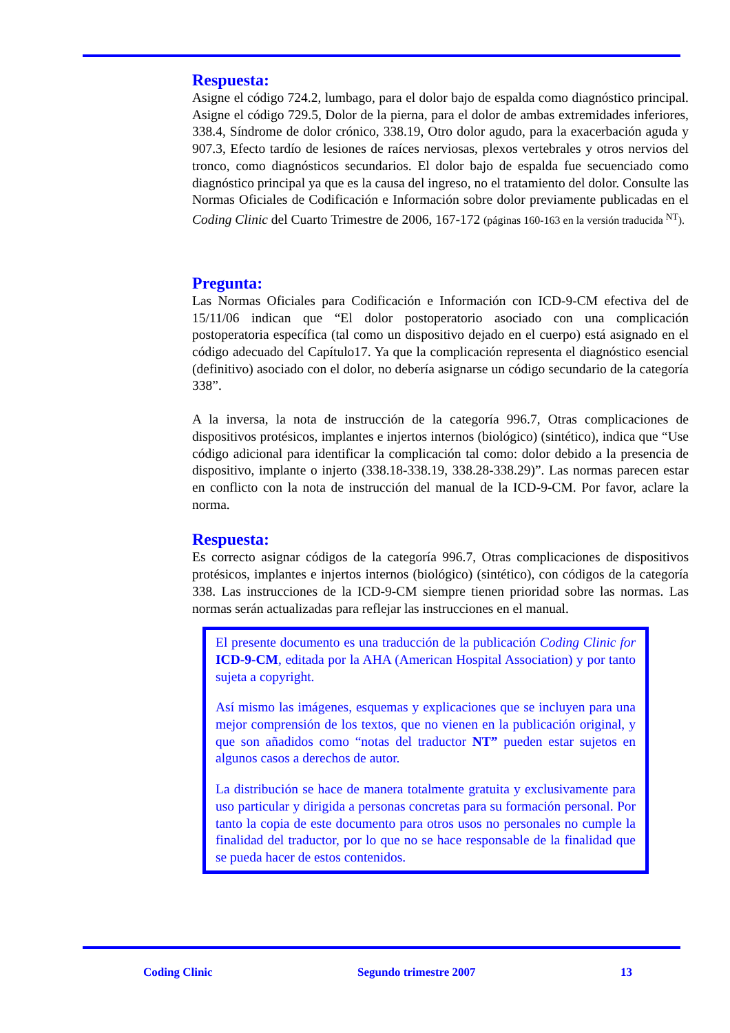Respuesta:
Asigne el código 724.2, lumbago, para el dolor bajo de espalda como diagnóstico principal. Asigne el código 729.5, Dolor de la pierna, para el dolor de ambas extremidades inferiores, 338.4, Síndrome de dolor crónico, 338.19, Otro dolor agudo, para la exacerbación aguda y 907.3, Efecto tardío de lesiones de raíces nerviosas, plexos vertebrales y otros nervios del tronco, como diagnósticos secundarios. El dolor bajo de espalda fue secuenciado como diagnóstico principal ya que es la causa del ingreso, no el tratamiento del dolor. Consulte las Normas Oficiales de Codificación e Información sobre dolor previamente publicadas en el Coding Clinic del Cuarto Trimestre de 2006, 167-172 (páginas 160-163 en la versión traducida <sup>NT</sup>).
Pregunta:
Las Normas Oficiales para Codificación e Información con ICD-9-CM efectiva del de 15/11/06 indican que “El dolor postoperatorio asociado con una complicación postoperatoria específica (tal como un dispositivo dejado en el cuerpo) está asignado en el código adecuado del Capítulo17. Ya que la complicación representa el diagnóstico esencial (definitivo) asociado con el dolor, no debería asignarse un código secundario de la categoría 338”.
A la inversa, la nota de instrucción de la categoría 996.7, Otras complicaciones de dispositivos protésicos, implantes e injertos internos (biológico) (sintético), indica que “Use código adicional para identificar la complicación tal como: dolor debido a la presencia de dispositivo, implante o injerto (338.18-338.19, 338.28-338.29)”. Las normas parecen estar en conflicto con la nota de instrucción del manual de la ICD-9-CM. Por favor, aclare la norma.
Respuesta:
Es correcto asignar códigos de la categoría 996.7, Otras complicaciones de dispositivos protésicos, implantes e injertos internos (biológico) (sintético), con códigos de la categoría 338. Las instrucciones de la ICD-9-CM siempre tienen prioridad sobre las normas. Las normas serán actualizadas para reflejar las instrucciones en el manual.
El presente documento es una traducción de la publicación Coding Clinic for ICD-9-CM, editada por la AHA (American Hospital Association) y por tanto sujeta a copyright.
Así mismo las imágenes, esquemas y explicaciones que se incluyen para una mejor comprensión de los textos, que no vienen en la publicación original, y que son añadidos como “notas del traductor NT” pueden estar sujetos en algunos casos a derechos de autor.
La distribución se hace de manera totalmente gratuita y exclusivamente para uso particular y dirigida a personas concretas para su formación personal. Por tanto la copia de este documento para otros usos no personales no cumple la finalidad del traductor, por lo que no se hace responsable de la finalidad que se pueda hacer de estos contenidos.
Coding Clinic Segundo trimestre 2007 13